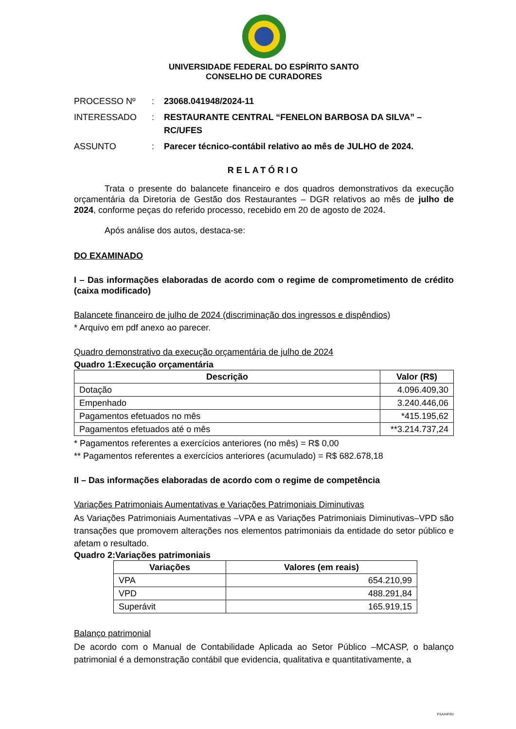UNIVERSIDADE FEDERAL DO ESPÍRITO SANTO
CONSELHO DE CURADORES
| PROCESSO Nº | : | 23068.041948/2024-11 |
| INTERESSADO | : | RESTAURANTE CENTRAL “FENELON BARBOSA DA SILVA” – RC/UFES |
| ASSUNTO | : | Parecer técnico-contábil relativo ao mês de JULHO de 2024. |
RELATÓRIO
Trata o presente do balancete financeiro e dos quadros demonstrativos da execução orçamentária da Diretoria de Gestão dos Restaurantes – DGR relativos ao mês de julho de 2024, conforme peças do referido processo, recebido em 20 de agosto de 2024.
Após análise dos autos, destaca-se:
DO EXAMINADO
I – Das informações elaboradas de acordo com o regime de comprometimento de crédito (caixa modificado)
Balancete financeiro de julho de 2024 (discriminação dos ingressos e dispêndios)
* Arquivo em pdf anexo ao parecer.
Quadro demonstrativo da execução orçamentária de julho de 2024
Quadro 1:Execução orçamentária
| Descrição | Valor (R$) |
| --- | --- |
| Dotação | 4.096.409,30 |
| Empenhado | 3.240.446,06 |
| Pagamentos efetuados no mês | *415.195,62 |
| Pagamentos efetuados até o mês | **3.214.737,24 |
* Pagamentos referentes a exercícios anteriores (no mês) = R$ 0,00
** Pagamentos referentes a exercícios anteriores (acumulado) = R$ 682.678,18
II – Das informações elaboradas de acordo com o regime de competência
Variações Patrimoniais Aumentativas e Variações Patrimoniais Diminutivas
As Variações Patrimoniais Aumentativas –VPA e as Variações Patrimoniais Diminutivas–VPD são transações que promovem alterações nos elementos patrimoniais da entidade do setor público e afetam o resultado.
Quadro 2:Variações patrimoniais
| Variações | Valores (em reais) |
| --- | --- |
| VPA | 654.210,99 |
| VPD | 488.291,84 |
| Superávit | 165.919,15 |
Balanço patrimonial
De acordo com o Manual de Contabilidade Aplicada ao Setor Público –MCASP, o balanço patrimonial é a demonstração contábil que evidencia, qualitativa e quantitativamente, a
FSA/HF/GI